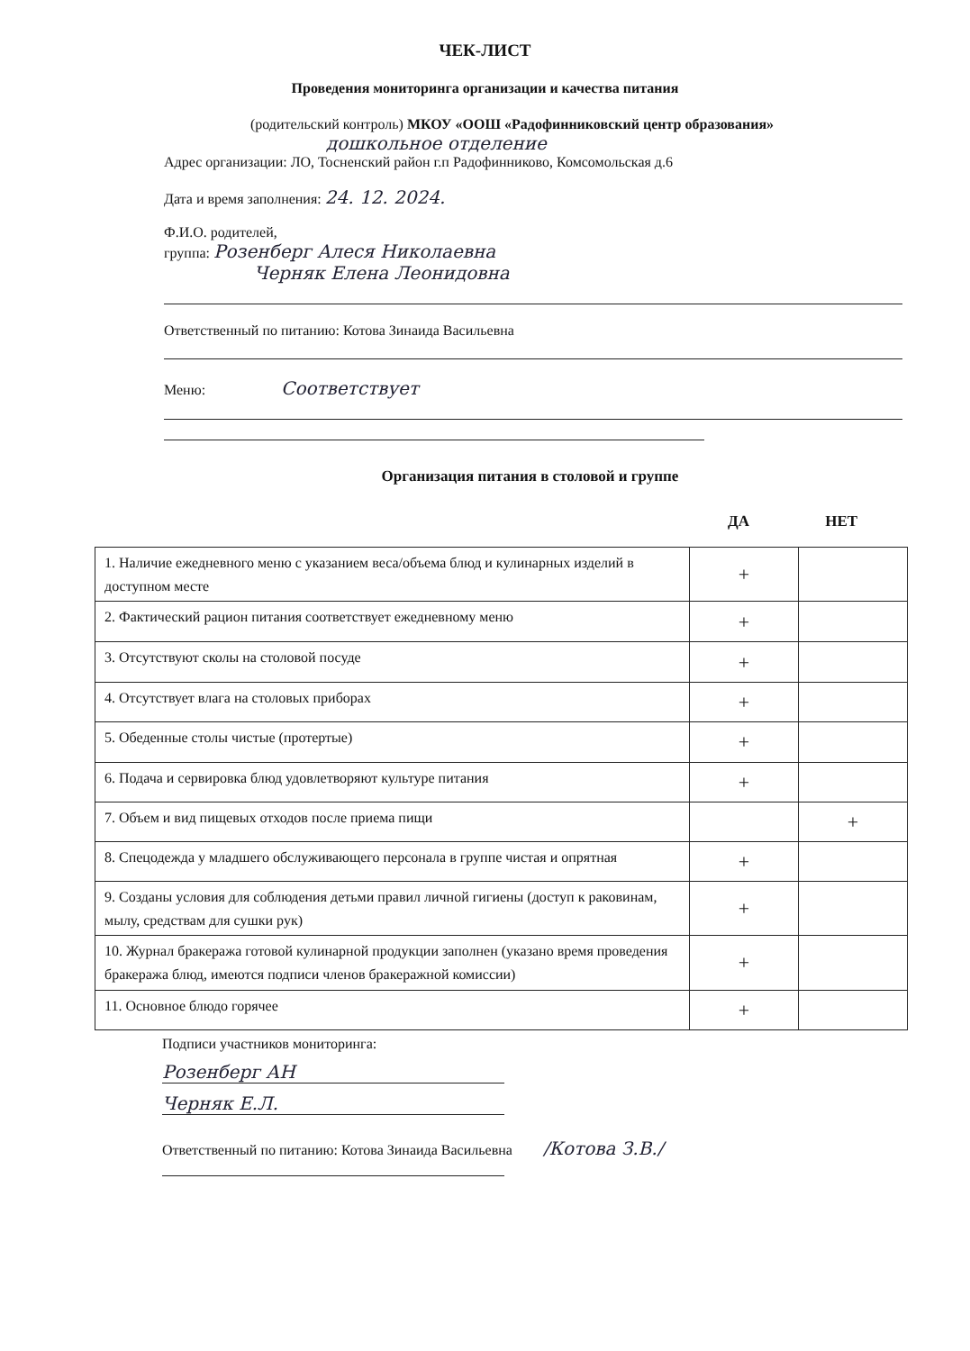ЧЕК-ЛИСТ
Проведения мониторинга организации и качества питания
(родительский контроль) МКОУ «ООШ «Радофинниковский центр образования»
дошкольное отделение
Адрес организации: ЛО, Тосненский район г.п Радофинниково, Комсомольская д.6
Дата и время заполнения: 24. 12. 2024.
Ф.И.О. родителей,
группа: Розенберг Алеся Николаевна
Черняк Елена Леонидовна
Ответственный по питанию: Котова Зинаида Васильевна
Меню: Соответствует
Организация питания в столовой и группе
ДА НЕТ
| 1. Наличие ежедневного меню с указанием веса/объема блюд и кулинарных изделий в доступном месте | + | |
| 2. Фактический рацион питания соответствует ежедневному меню | + | |
| 3. Отсутствуют сколы на столовой посуде | + | |
| 4. Отсутствует влага на столовых приборах | + | |
| 5. Обеденные столы чистые (протертые) | + | |
| 6. Подача и сервировка блюд удовлетворяют культуре питания | + | |
| 7. Объем и вид пищевых отходов после приема пищи | | + |
| 8. Спецодежда у младшего обслуживающего персонала в группе чистая и опрятная | + | |
| 9. Созданы условия для соблюдения детьми правил личной гигиены (доступ к раковинам, мылу, средствам для сушки рук) | + | |
| 10. Журнал бракеража готовой кулинарной продукции заполнен (указано время проведения бракеража блюд, имеются подписи членов бракеражной комиссии) | + | |
| 11. Основное блюдо горячее | + | |
Подписи участников мониторинга:
Розенберг АН
Черняк Е.Л.
Ответственный по питанию: Котова Зинаида Васильевна /Котова З.В./